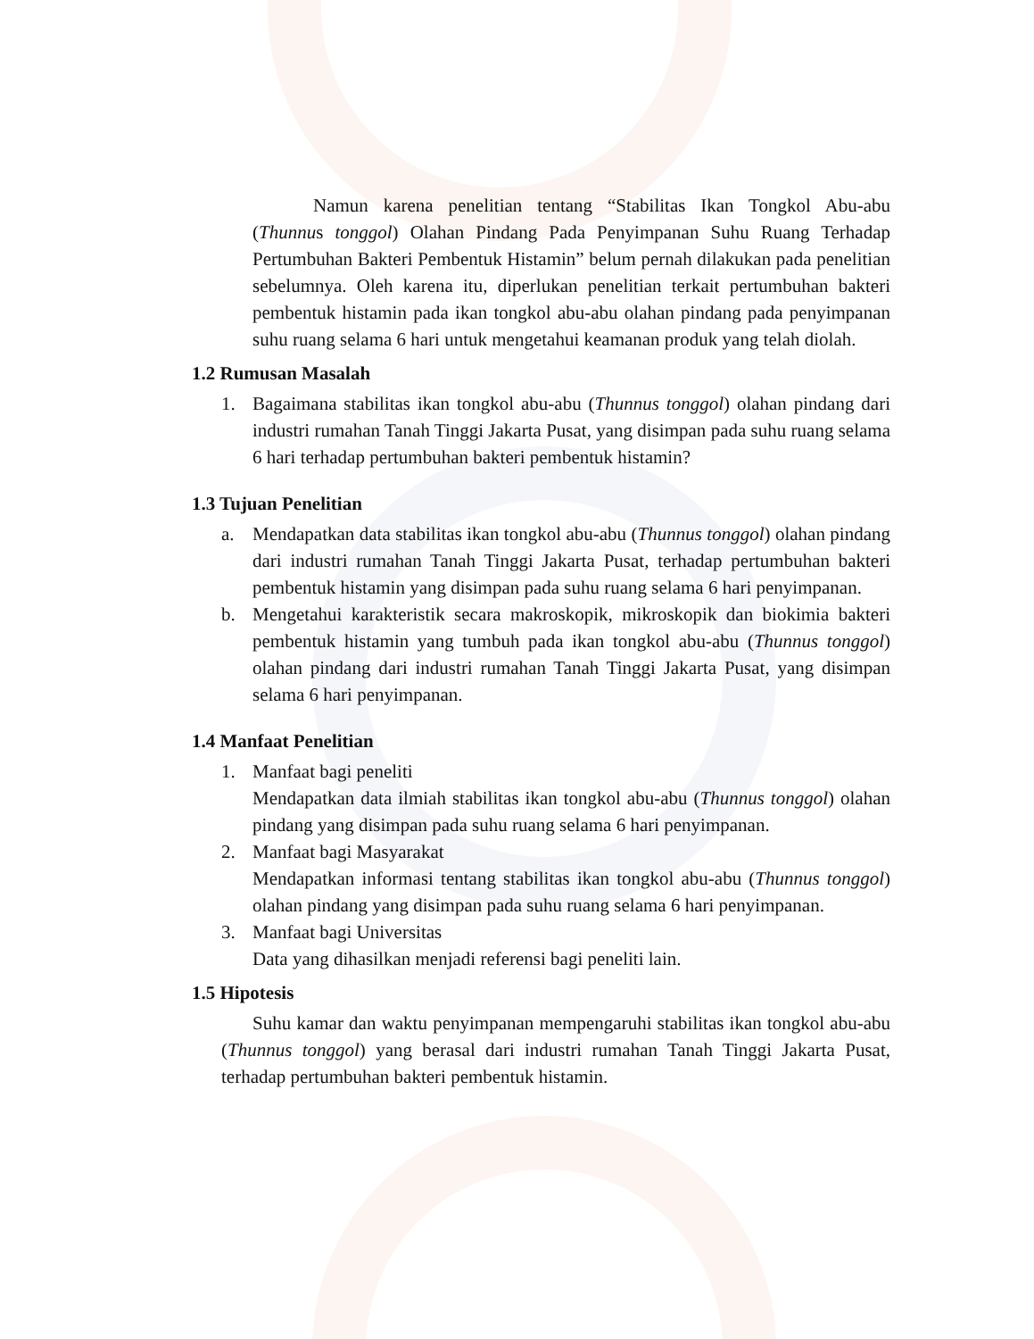Namun karena penelitian tentang “Stabilitas Ikan Tongkol Abu-abu (Thunnus tonggol) Olahan Pindang Pada Penyimpanan Suhu Ruang Terhadap Pertumbuhan Bakteri Pembentuk Histamin” belum pernah dilakukan pada penelitian sebelumnya. Oleh karena itu, diperlukan penelitian terkait pertumbuhan bakteri pembentuk histamin pada ikan tongkol abu-abu olahan pindang pada penyimpanan suhu ruang selama 6 hari untuk mengetahui keamanan produk yang telah diolah.
1.2 Rumusan Masalah
1. Bagaimana stabilitas ikan tongkol abu-abu (Thunnus tonggol) olahan pindang dari industri rumahan Tanah Tinggi Jakarta Pusat, yang disimpan pada suhu ruang selama 6 hari terhadap pertumbuhan bakteri pembentuk histamin?
1.3 Tujuan Penelitian
a. Mendapatkan data stabilitas ikan tongkol abu-abu (Thunnus tonggol) olahan pindang dari industri rumahan Tanah Tinggi Jakarta Pusat, terhadap pertumbuhan bakteri pembentuk histamin yang disimpan pada suhu ruang selama 6 hari penyimpanan.
b. Mengetahui karakteristik secara makroskopik, mikroskopik dan biokimia bakteri pembentuk histamin yang tumbuh pada ikan tongkol abu-abu (Thunnus tonggol) olahan pindang dari industri rumahan Tanah Tinggi Jakarta Pusat, yang disimpan selama 6 hari penyimpanan.
1.4 Manfaat Penelitian
1. Manfaat bagi peneliti
Mendapatkan data ilmiah stabilitas ikan tongkol abu-abu (Thunnus tonggol) olahan pindang yang disimpan pada suhu ruang selama 6 hari penyimpanan.
2. Manfaat bagi Masyarakat
Mendapatkan informasi tentang stabilitas ikan tongkol abu-abu (Thunnus tonggol) olahan pindang yang disimpan pada suhu ruang selama 6 hari penyimpanan.
3. Manfaat bagi Universitas
Data yang dihasilkan menjadi referensi bagi peneliti lain.
1.5 Hipotesis
Suhu kamar dan waktu penyimpanan mempengaruhi stabilitas ikan tongkol abu-abu (Thunnus tonggol) yang berasal dari industri rumahan Tanah Tinggi Jakarta Pusat, terhadap pertumbuhan bakteri pembentuk histamin.